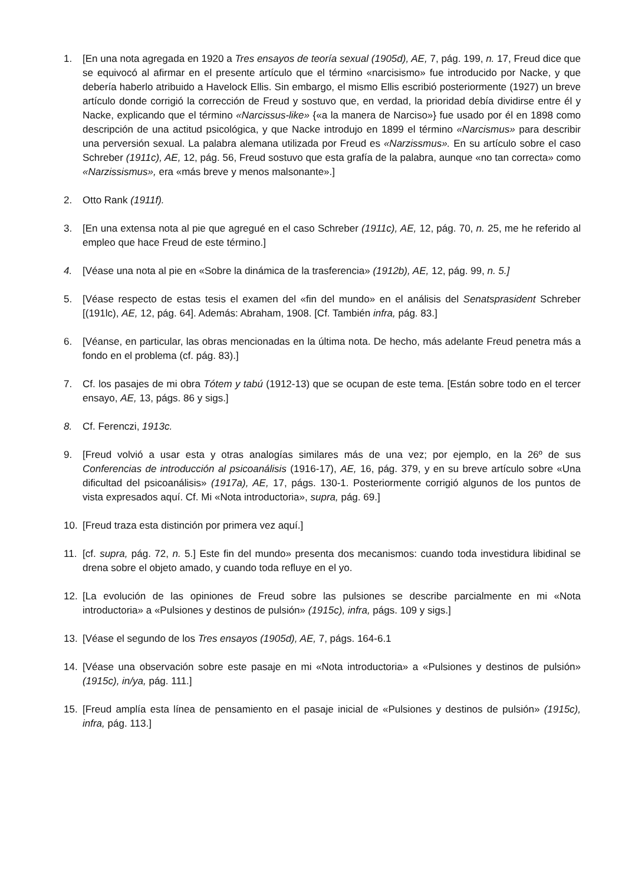1. [En una nota agregada en 1920 a Tres ensayos de teoría sexual (1905d), AE, 7, pág. 199, n. 17, Freud dice que se equivocó al afirmar en el presente artículo que el término «narcisismo» fue introducido por Nacke, y que debería haberlo atribuido a Havelock Ellis. Sin embargo, el mismo Ellis escribió posteriormente (1927) un breve artículo donde corrigió la corrección de Freud y sostuvo que, en verdad, la prioridad debía dividirse entre él y Nacke, explicando que el término «Narcissus-like» {«a la manera de Narciso»} fue usado por él en 1898 como descripción de una actitud psicológica, y que Nacke introdujo en 1899 el término «Narcismus» para describir una perversión sexual. La palabra alemana utilizada por Freud es «Narzissmus». En su artículo sobre el caso Schreber (1911c), AE, 12, pág. 56, Freud sostuvo que esta grafía de la palabra, aunque «no tan correcta» como «Narzissismus», era «más breve y menos malsonante».]
2. Otto Rank (1911f).
3. [En una extensa nota al pie que agregué en el caso Schreber (1911c), AE, 12, pág. 70, n. 25, me he referido al empleo que hace Freud de este término.]
4. [Véase una nota al pie en «Sobre la dinámica de la trasferencia» (1912b), AE, 12, pág. 99, n. 5.]
5. [Véase respecto de estas tesis el examen del «fin del mundo» en el análisis del Senatsprasident Schreber [(191lc), AE, 12, pág. 64]. Además: Abraham, 1908. [Cf. También infra, pág. 83.]
6. [Véanse, en particular, las obras mencionadas en la última nota. De hecho, más adelante Freud penetra más a fondo en el problema (cf. pág. 83).]
7. Cf. los pasajes de mi obra Tótem y tabú (1912-13) que se ocupan de este tema. [Están sobre todo en el tercer ensayo, AE, 13, págs. 86 y sigs.]
8. Cf. Ferenczi, 1913c.
9. [Freud volvió a usar esta y otras analogías similares más de una vez; por ejemplo, en la 26º de sus Conferencias de introducción al psicoanálisis (1916-17), AE, 16, pág. 379, y en su breve artículo sobre «Una dificultad del psicoanálisis» (1917a), AE, 17, págs. 130-1. Posteriormente corrigió algunos de los puntos de vista expresados aquí. Cf. Mi «Nota introductoria», supra, pág. 69.]
10. [Freud traza esta distinción por primera vez aquí.]
11. [cf. supra, pág. 72, n. 5.] Este fin del mundo» presenta dos mecanismos: cuando toda investidura libidinal se drena sobre el objeto amado, y cuando toda refluye en el yo.
12. [La evolución de las opiniones de Freud sobre las pulsiones se describe parcialmente en mi «Nota introductoria» a «Pulsiones y destinos de pulsión» (1915c), infra, págs. 109 y sigs.]
13. [Véase el segundo de los Tres ensayos (1905d), AE, 7, págs. 164-6.1
14. [Véase una observación sobre este pasaje en mi «Nota introductoria» a «Pulsiones y destinos de pulsión» (1915c), in/ya, pág. 111.]
15. [Freud amplía esta línea de pensamiento en el pasaje inicial de «Pulsiones y destinos de pulsión» (1915c), infra, pág. 113.]